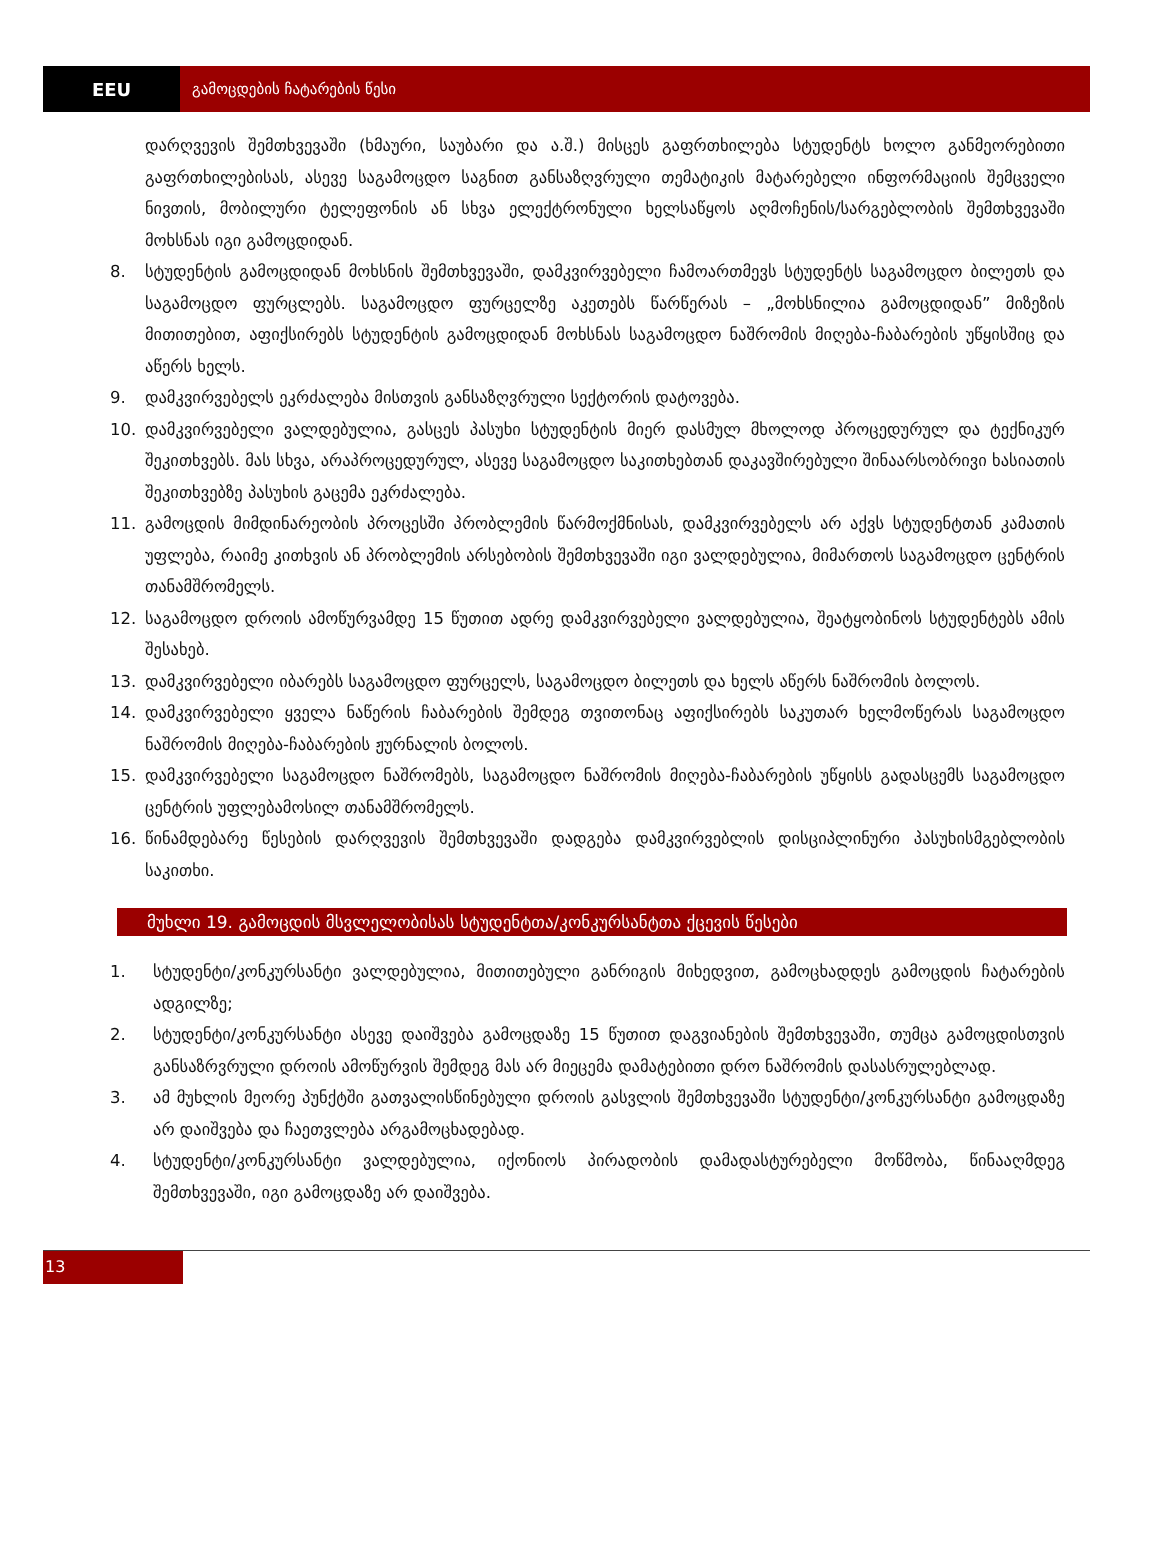EEU
გამოცდების ჩატარების წესი
დარღვევის შემთხვევაში (ხმაური, საუბარი და ა.შ.) მისცეს გაფრთხილება სტუდენტს ხოლო განმეორებითი გაფრთხილებისას, ასევე საგამოცდო საგნით განსაზღვრული თემატიკის მატარებელი ინფორმაციის შემცველი ნივთის, მობილური ტელეფონის ან სხვა ელექტრონული ხელსაწყოს აღმოჩენის/სარგებლობის შემთხვევაში მოხსნას იგი გამოცდიდან.
8. სტუდენტის გამოცდიდან მოხსნის შემთხვევაში, დამკვირვებელი ჩამოართმევს სტუდენტს საგამოცდო ბილეთს და საგამოცდო ფურცლებს. საგამოცდო ფურცელზე აკეთებს წარწერას – „მოხსნილია გამოცდიდან” მიზეზის მითითებით, აფიქსირებს სტუდენტის გამოცდიდან მოხსნას საგამოცდო ნაშრომის მიღება-ჩაბარების უწყისშიც და აწერს ხელს.
9. დამკვირვებელს ეკრძალება მისთვის განსაზღვრული სექტორის დატოვება.
10. დამკვირვებელი ვალდებულია, გასცეს პასუხი სტუდენტის მიერ დასმულ მხოლოდ პროცედურულ და ტექნიკურ შეკითხვებს. მას სხვა, არაპროცედურულ, ასევე საგამოცდო საკითხებთან დაკავშირებული შინაარსობრივი ხასიათის შეკითხვებზე პასუხის გაცემა ეკრძალება.
11. გამოცდის მიმდინარეობის პროცესში პრობლემის წარმოქმნისას, დამკვირვებელს არ აქვს სტუდენტთან კამათის უფლება, რაიმე კითხვის ან პრობლემის არსებობის შემთხვევაში იგი ვალდებულია, მიმართოს საგამოცდო ცენტრის თანამშრომელს.
12. საგამოცდო დროის ამოწურვამდე 15 წუთით ადრე დამკვირვებელი ვალდებულია, შეატყობინოს სტუდენტებს ამის შესახებ.
13. დამკვირვებელი იბარებს საგამოცდო ფურცელს, საგამოცდო ბილეთს და ხელს აწერს ნაშრომის ბოლოს.
14. დამკვირვებელი ყველა ნაწერის ჩაბარების შემდეგ თვითონაც აფიქსირებს საკუთარ ხელმოწერას საგამოცდო ნაშრომის მიღება-ჩაბარების ჟურნალის ბოლოს.
15. დამკვირვებელი საგამოცდო ნაშრომებს, საგამოცდო ნაშრომის მიღება-ჩაბარების უწყისს გადასცემს საგამოცდო ცენტრის უფლებამოსილ თანამშრომელს.
16. წინამდებარე წესების დარღვევის შემთხვევაში დადგება დამკვირვებლის დისციპლინური პასუხისმგებლობის საკითხი.
მუხლი 19. გამოცდის მსვლელობისას სტუდენტთა/კონკურსანტთა ქცევის წესები
1. სტუდენტი/კონკურსანტი ვალდებულია, მითითებული განრიგის მიხედვით, გამოცხადდეს გამოცდის ჩატარების ადგილზე;
2. სტუდენტი/კონკურსანტი ასევე დაიშვება გამოცდაზე 15 წუთით დაგვიანების შემთხვევაში, თუმცა გამოცდისთვის განსაზრვრული დროის ამოწურვის შემდეგ მას არ მიეცემა დამატებითი დრო ნაშრომის დასასრულებლად.
3. ამ მუხლის მეორე პუნქტში გათვალისწინებული დროის გასვლის შემთხვევაში სტუდენტი/კონკურსანტი გამოცდაზე არ დაიშვება და ჩაეთვლება არგამოცხადებად.
4. სტუდენტი/კონკურსანტი ვალდებულია, იქონიოს პირადობის დამადასტურებელი მოწმობა, წინააღმდეგ შემთხვევაში, იგი გამოცდაზე არ დაიშვება.
13